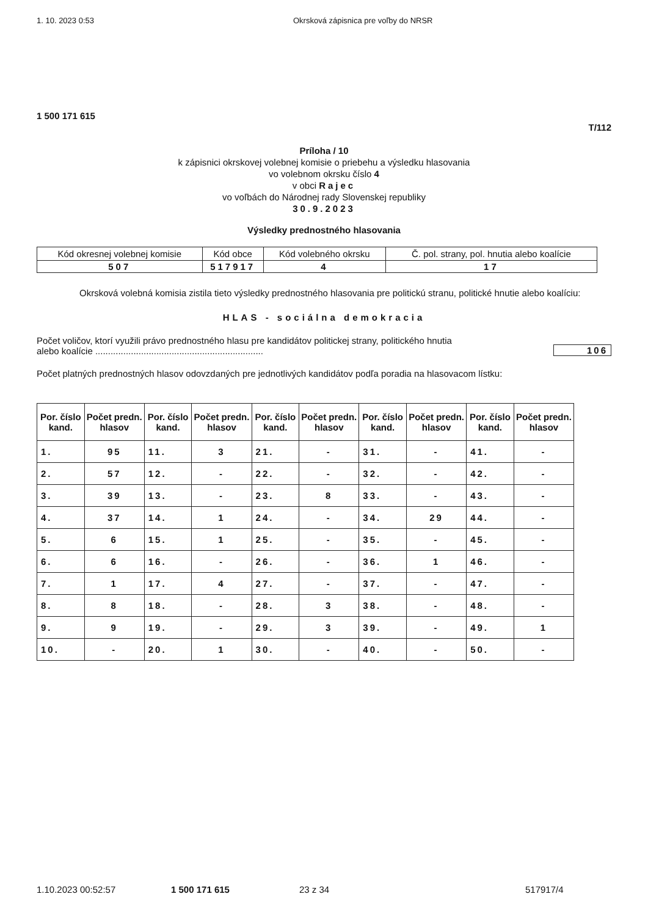1. 10. 2023 0:53 Okrsková zápisnica pre voľby do NRSR
1 500 171 615
T/112
Príloha / 10
k zápisnici okrskovej volebnej komisie o priebehu a výsledku hlasovania
vo volebnom okrsku číslo 4
v obci Rajec
vo voľbách do Národnej rady Slovenskej republiky
30.9.2023
Výsledky prednostného hlasovania
| Kód okresnej volebnej komisie | Kód obce | Kód volebného okrsku | Č. pol. strany, pol. hnutia alebo koalície |
| --- | --- | --- | --- |
| 507 | 517917 | 4 | 17 |
Okrsková volebná komisia zistila tieto výsledky prednostného hlasovania pre politickú stranu, politické hnutie alebo koalíciu:
HLAS - sociálna demokracia
Počet voličov, ktorí využili právo prednostného hlasu pre kandidátov politickej strany, politického hnutia
alebo koalície ..................................................................
106
Počet platných prednostných hlasov odovzdaných pre jednotlivých kandidátov podľa poradia na hlasovacom lístku:
| Por. číslo kand. | Počet predn. hlasov | Por. číslo kand. | Počet predn. hlasov | Por. číslo kand. | Počet predn. hlasov | Por. číslo kand. | Počet predn. hlasov | Por. číslo kand. | Počet predn. hlasov |
| --- | --- | --- | --- | --- | --- | --- | --- | --- | --- |
| 1. | 95 | 11. | 3 | 21. | - | 31. | - | 41. | - |
| 2. | 57 | 12. | - | 22. | - | 32. | - | 42. | - |
| 3. | 39 | 13. | - | 23. | 8 | 33. | - | 43. | - |
| 4. | 37 | 14. | 1 | 24. | - | 34. | 29 | 44. | - |
| 5. | 6 | 15. | 1 | 25. | - | 35. | - | 45. | - |
| 6. | 6 | 16. | - | 26. | - | 36. | 1 | 46. | - |
| 7. | 1 | 17. | 4 | 27. | - | 37. | - | 47. | - |
| 8. | 8 | 18. | - | 28. | 3 | 38. | - | 48. | - |
| 9. | 9 | 19. | - | 29. | 3 | 39. | - | 49. | 1 |
| 10. | - | 20. | 1 | 30. | - | 40. | - | 50. | - |
1.10.2023 00:52:57 1 500 171 615 23 z 34 517917/4